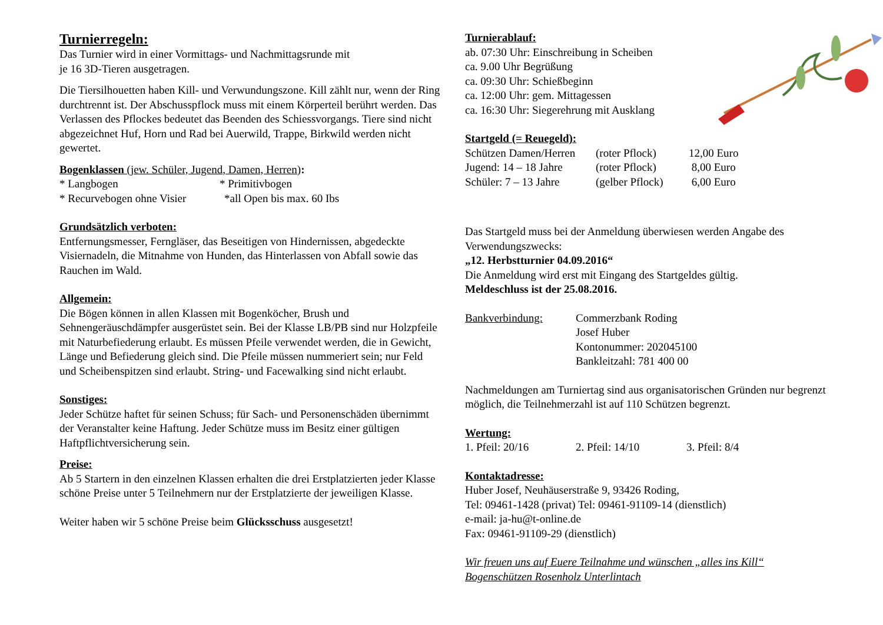Turnierregeln:
Das Turnier wird in einer Vormittags- und Nachmittagsrunde mit
je 16 3D-Tieren ausgetragen.
Die Tiersilhouetten haben Kill- und Verwundungszone. Kill zählt nur, wenn der Ring durchtrennt ist. Der Abschusspflock muss mit einem Körperteil berührt werden. Das Verlassen des Pflockes bedeutet das Beenden des Schiessvorgangs. Tiere sind nicht abgezeichnet Huf, Horn und Rad bei Auerwild, Trappe, Birkwild werden nicht gewertet.
Bogenklassen (jew. Schüler, Jugend, Damen, Herren):
* Langbogen * Primitivbogen
* Recurvebogen ohne Visier *all Open bis max. 60 Ibs
Grundsätzlich verboten:
Entfernungsmesser, Ferngläser, das Beseitigen von Hindernissen, abgedeckte Visiernadeln, die Mitnahme von Hunden, das Hinterlassen von Abfall sowie das Rauchen im Wald.
Allgemein:
Die Bögen können in allen Klassen mit Bogenköcher, Brush und Sehnengeräuschdämpfer ausgerüstet sein. Bei der Klasse LB/PB sind nur Holzpfeile mit Naturbefiederung erlaubt. Es müssen Pfeile verwendet werden, die in Gewicht, Länge und Befiederung gleich sind. Die Pfeile müssen nummeriert sein; nur Feld und Scheibenspitzen sind erlaubt. String- und Facewalking sind nicht erlaubt.
Sonstiges:
Jeder Schütze haftet für seinen Schuss; für Sach- und Personenschäden übernimmt der Veranstalter keine Haftung. Jeder Schütze muss im Besitz einer gültigen Haftpflichtversicherung sein.
Preise:
Ab 5 Startern in den einzelnen Klassen erhalten die drei Erstplatzierten jeder Klasse schöne Preise unter 5 Teilnehmern nur der Erstplatzierte der jeweiligen Klasse.
Weiter haben wir 5 schöne Preise beim Glücksschuss ausgesetzt!
Turnierablauf:
ab. 07:30 Uhr: Einschreibung in Scheiben
ca. 9.00 Uhr Begrüßung
ca. 09:30 Uhr: Schießbeginn
ca. 12:00 Uhr: gem. Mittagessen
ca. 16:30 Uhr: Siegerehrung mit Ausklang
Startgeld (= Reuegeld):
| Schützen Damen/Herren | (roter Pflock) | 12,00 Euro |
| Jugend: 14 – 18 Jahre | (roter Pflock) | 8,00 Euro |
| Schüler: 7 – 13 Jahre | (gelber Pflock) | 6,00 Euro |
Das Startgeld muss bei der Anmeldung überwiesen werden Angabe des Verwendungszwecks:
„12. Herbstturnier 04.09.2016“
Die Anmeldung wird erst mit Eingang des Startgeldes gültig.
Meldeschluss ist der 25.08.2016.
Bankverbindung: Commerzbank Roding
Josef Huber
Kontonummer: 202045100
Bankleitzahl: 781 400 00
Nachmeldungen am Turniertag sind aus organisatorischen Gründen nur begrenzt möglich, die Teilnehmerzahl ist auf 110 Schützen begrenzt.
Wertung:
1. Pfeil: 20/16 2. Pfeil: 14/10 3. Pfeil: 8/4
Kontaktadresse:
Huber Josef, Neuhäuserstraße 9, 93426 Roding,
Tel: 09461-1428 (privat) Tel: 09461-91109-14 (dienstlich)
e-mail: ja-hu@t-online.de
Fax: 09461-91109-29 (dienstlich)
Wir freuen uns auf Euere Teilnahme und wünschen „alles ins Kill“
Bogenschützen Rosenholz Unterlintach